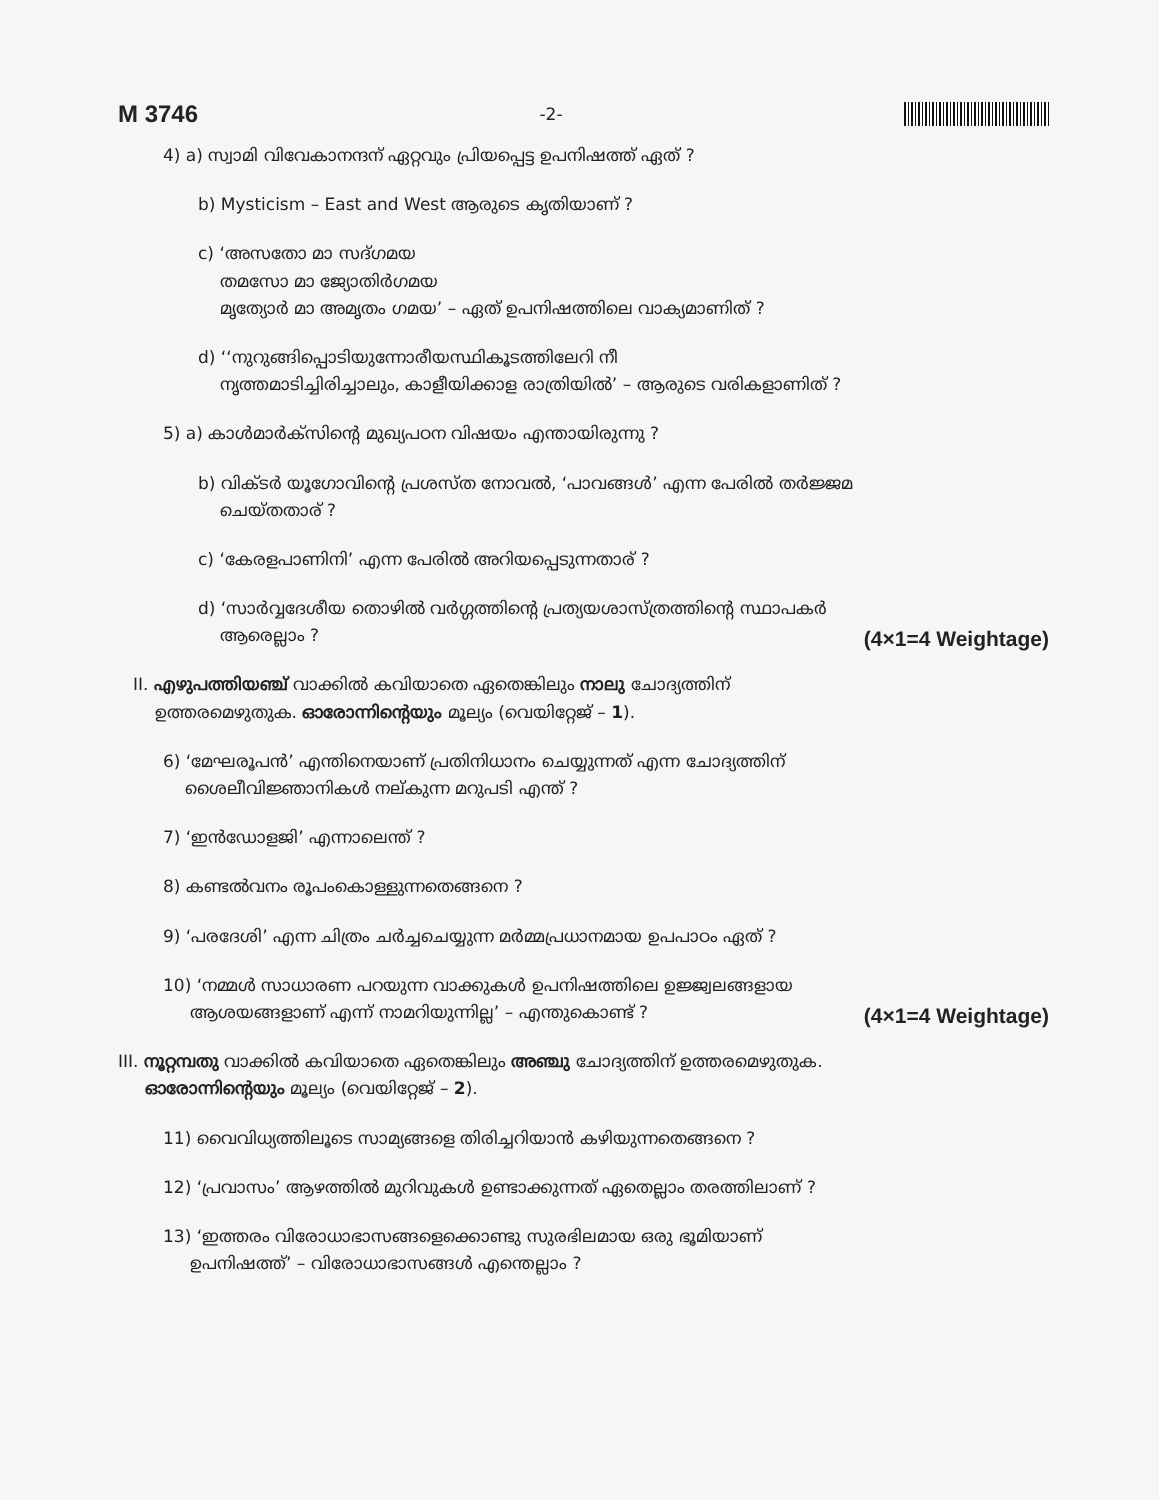M 3746 -2-
4) a) സ്വാമി വിവേകാനന്ദന് ഏറ്റവും പ്രിയപ്പെട്ട ഉപനിഷത്ത് ഏത് ?
b) Mysticism – East and West ആരുടെ കൃതിയാണ് ?
c) ‘അസതോ മാ സദ്ഗമയ
തമസോ മാ ജ്യോതിർഗമയ
മൃത്യോർ മാ അമൃതം ഗമയ’ – ഏത് ഉപനിഷത്തിലെ വാക്യമാണിത് ?
d) ‘‘നുറുങ്ങിപ്പൊടിയുന്നോരീയസ്ഥികൂടത്തിലേറി നീ
നൃത്തമാടിച്ചിരിച്ചാലും, കാളീയിക്കാള രാത്രിയിൽ’ – ആരുടെ വരികളാണിത് ?
5) a) കാൾമാർക്സിന്റെ മുഖ്യപഠന വിഷയം എന്തായിരുന്നു ?
b) വിക്ടർ യൂഗോവിന്റെ പ്രശസ്ത നോവൽ, ‘പാവങ്ങൾ’ എന്ന പേരിൽ തർജ്ജമ
ചെയ്തതാര് ?
c) ‘കേരളപാണിനി’ എന്ന പേരിൽ അറിയപ്പെടുന്നതാര് ?
d) ‘സാർവ്വദേശീയ തൊഴിൽ വർഗ്ഗത്തിന്റെ പ്രത്യയശാസ്ത്രത്തിന്റെ സ്ഥാപകർ
ആരെല്ലാം ? (4×1=4 Weightage)
II. എഴുപത്തിയഞ്ച് വാക്കിൽ കവിയാതെ ഏതെങ്കിലും നാലു ചോദ്യത്തിന്
ഉത്തരമെഴുതുക. ഓരോന്നിന്റെയും മൂല്യം (വെയിറ്റേജ് – 1).
6) ‘മേഘരൂപൻ’ എന്തിനെയാണ് പ്രതിനിധാനം ചെയ്യുന്നത് എന്ന ചോദ്യത്തിന്
ശൈലീവിജ്ഞാനികൾ നല്കുന്ന മറുപടി എന്ത് ?
7) ‘ഇൻഡോളജി’ എന്നാലെന്ത് ?
8) കണ്ടൽവനം രൂപംകൊള്ളുന്നതെങ്ങനെ ?
9) ‘പരദേശി’ എന്ന ചിത്രം ചർച്ചചെയ്യുന്ന മർമ്മപ്രധാനമായ ഉപപാഠം ഏത് ?
10) ‘നമ്മൾ സാധാരണ പറയുന്ന വാക്കുകൾ ഉപനിഷത്തിലെ ഉജ്ജ്വലങ്ങളായ
ആശയങ്ങളാണ് എന്ന് നാമറിയുന്നില്ല’ – എന്തുകൊണ്ട് ? (4×1=4 Weightage)
III. നൂറ്റമ്പതു വാക്കിൽ കവിയാതെ ഏതെങ്കിലും അഞ്ചു ചോദ്യത്തിന് ഉത്തരമെഴുതുക.
ഓരോന്നിന്റെയും മൂല്യം (വെയിറ്റേജ് – 2).
11) വൈവിധ്യത്തിലൂടെ സാമ്യങ്ങളെ തിരിച്ചറിയാൻ കഴിയുന്നതെങ്ങനെ ?
12) ‘പ്രവാസം’ ആഴത്തിൽ മുറിവുകൾ ഉണ്ടാക്കുന്നത് ഏതെല്ലാം തരത്തിലാണ് ?
13) ‘ഇത്തരം വിരോധാഭാസങ്ങളെക്കൊണ്ടു സുരഭിലമായ ഒരു ഭൂമിയാണ്
ഉപനിഷത്ത്’ – വിരോധാഭാസങ്ങൾ എന്തെല്ലാം ?